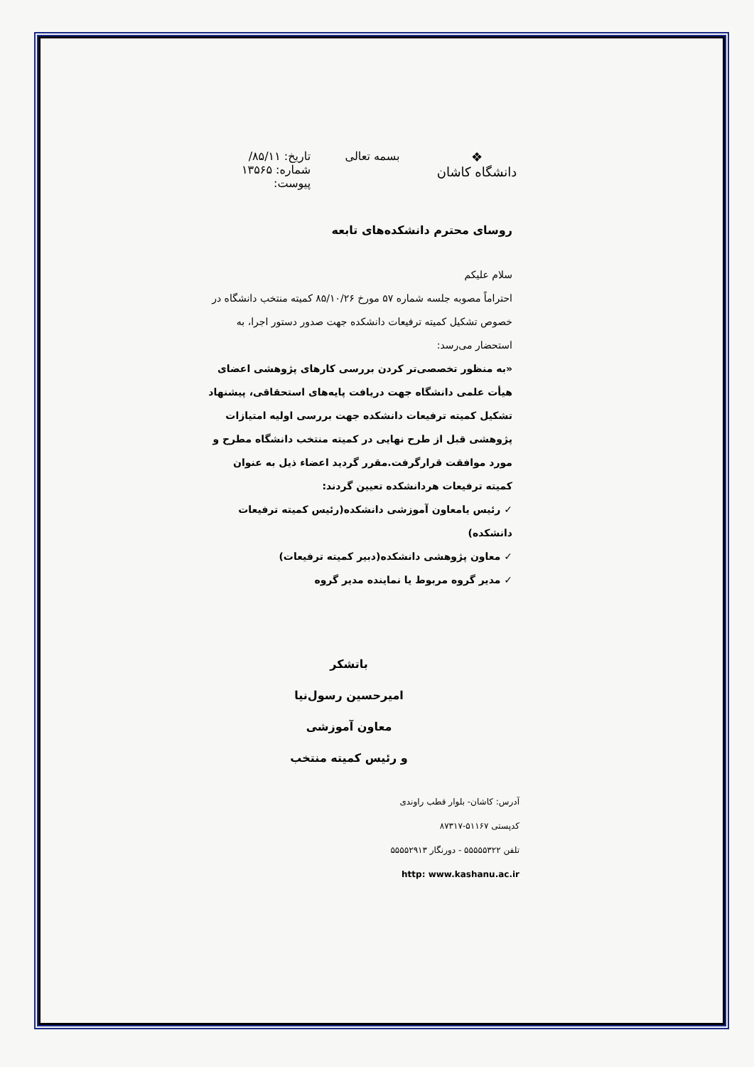❖
دانشگاه کاشان
بسمه تعالی تاریخ: ۸۵/۱۱/
شماره: ۱۳۵۶۵
پیوست:
روسای محترم دانشکده‌های تابعه
سلام علیکم
احتراماً مصوبه جلسه شماره ۵۷ مورخ ۸۵/۱۰/۲۶ کمیته منتخب دانشگاه در خصوص تشکیل کمیته ترفیعات دانشکده جهت صدور دستور اجرا، به استحضار می‌رسد:
«به منظور تخصصی‌تر کردن بررسی کارهای پژوهشی اعضای هیأت علمی دانشگاه جهت دریافت پایه‌های استحقاقی، پیشنهاد تشکیل کمیته ترفیعات دانشکده جهت بررسی اولیه امتیازات پژوهشی قبل از طرح نهایی در کمیته منتخب دانشگاه مطرح و مورد موافقت قرارگرفت.مقرر گردید اعضاء ذیل به عنوان کمیته ترفیعات هردانشکده تعیین گردند:
✓ رئیس یامعاون آموزشی دانشکده(رئیس کمیته ترفیعات دانشکده)
✓ معاون پژوهشی دانشکده(دبیر کمیته ترفیعات)
✓ مدیر گروه مربوط یا نماینده مدیر گروه
باتشکر
امیرحسین رسول‌نیا
معاون آموزشی
و رئیس کمیته منتخب
آدرس: کاشان- بلوار قطب راوندی
کدپستی ۵۱۱۶۷-۸۷۳۱۷
تلفن ۵۵۵۵۵۳۲۲ - دورنگار ۵۵۵۵۲۹۱۳
http: www.kashanu.ac.ir